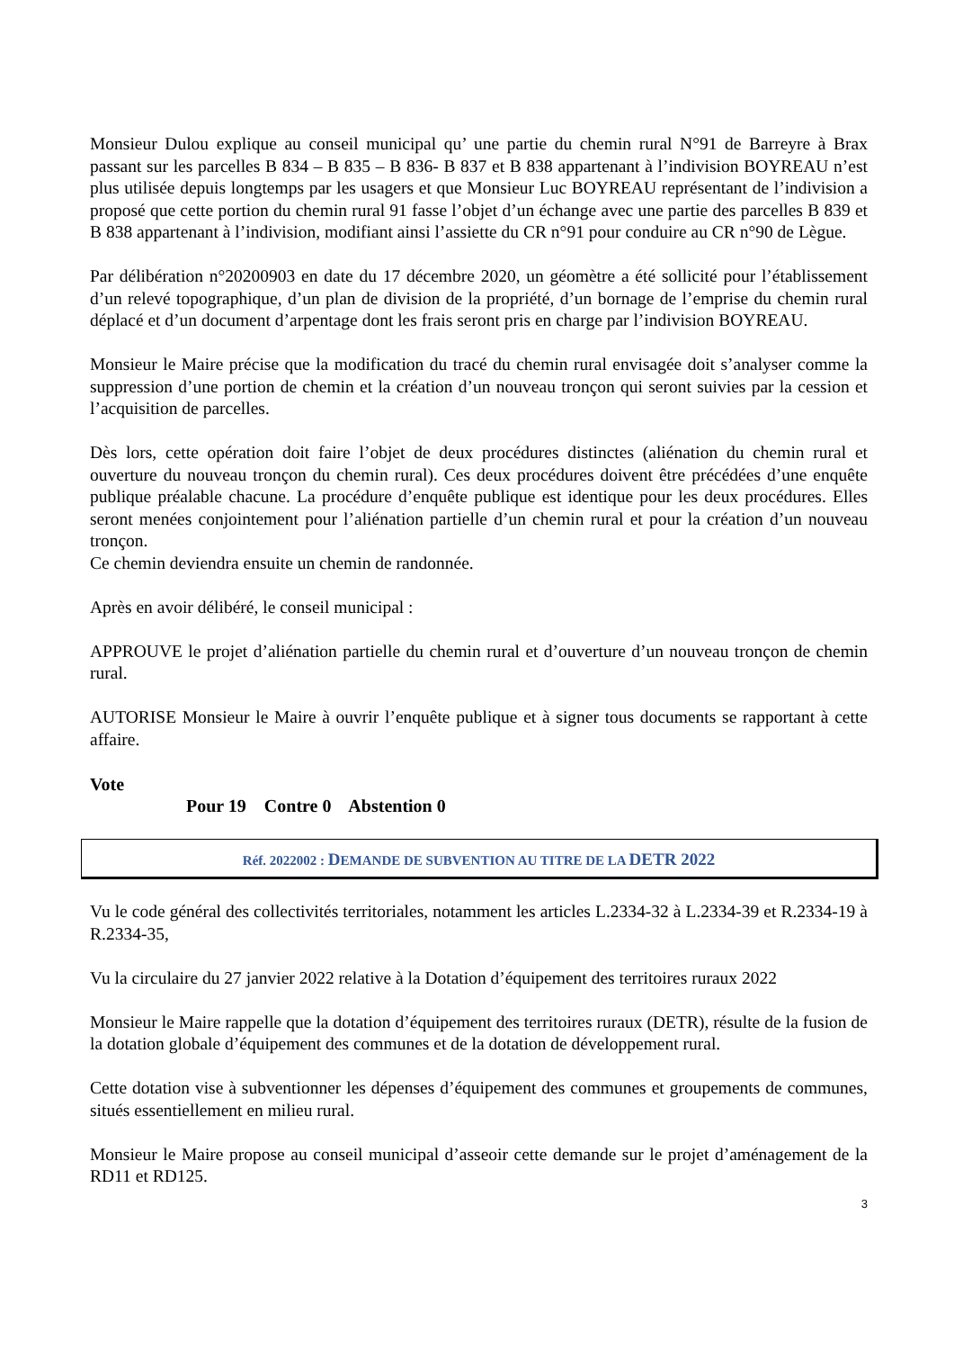Monsieur Dulou explique au conseil municipal qu’ une partie du chemin rural N°91 de Barreyre à Brax passant sur les parcelles B 834 – B 835 – B 836- B 837 et B 838 appartenant à l’indivision BOYREAU n’est plus utilisée depuis longtemps par les usagers et que Monsieur Luc BOYREAU représentant de l’indivision a proposé que cette portion du chemin rural 91 fasse l’objet d’un échange avec une partie des parcelles B 839 et B 838 appartenant à l’indivision, modifiant ainsi l’assiette du CR n°91 pour conduire au CR n°90 de Lègue.
Par délibération n°20200903 en date du 17 décembre 2020, un géomètre a été sollicité pour l’établissement d’un relevé topographique, d’un plan de division de la propriété, d’un bornage de l’emprise du chemin rural déplacé et d’un document d’arpentage dont les frais seront pris en charge par l’indivision BOYREAU.
Monsieur le Maire précise que la modification du tracé du chemin rural envisagée doit s’analyser comme la suppression d’une portion de chemin et la création d’un nouveau tronçon qui seront suivies par la cession et l’acquisition de parcelles.
Dès lors, cette opération doit faire l’objet de deux procédures distinctes (aliénation du chemin rural et ouverture du nouveau tronçon du chemin rural). Ces deux procédures doivent être précédées d’une enquête publique préalable chacune. La procédure d’enquête publique est identique pour les deux procédures. Elles seront menées conjointement pour l’aliénation partielle d’un chemin rural et pour la création d’un nouveau tronçon.
Ce chemin deviendra ensuite un chemin de randonnée.
Après en avoir délibéré, le conseil municipal :
APPROUVE le projet d’aliénation partielle du chemin rural et d’ouverture d’un nouveau tronçon de chemin rural.
AUTORISE Monsieur le Maire à ouvrir l’enquête publique et à signer tous documents se rapportant à cette affaire.
Vote
Pour 19 Contre 0 Abstention 0
Réf. 2022002 : DEMANDE DE SUBVENTION AU TITRE DE LA DETR 2022
Vu le code général des collectivités territoriales, notamment les articles L.2334-32 à L.2334-39 et R.2334-19 à R.2334-35,
Vu la circulaire du 27 janvier 2022 relative à la Dotation d’équipement des territoires ruraux 2022
Monsieur le Maire rappelle que la dotation d’équipement des territoires ruraux (DETR), résulte de la fusion de la dotation globale d’équipement des communes et de la dotation de développement rural.
Cette dotation vise à subventionner les dépenses d’équipement des communes et groupements de communes, situés essentiellement en milieu rural.
Monsieur le Maire propose au conseil municipal d’asseoir cette demande sur le projet d’aménagement de la RD11 et RD125.
3